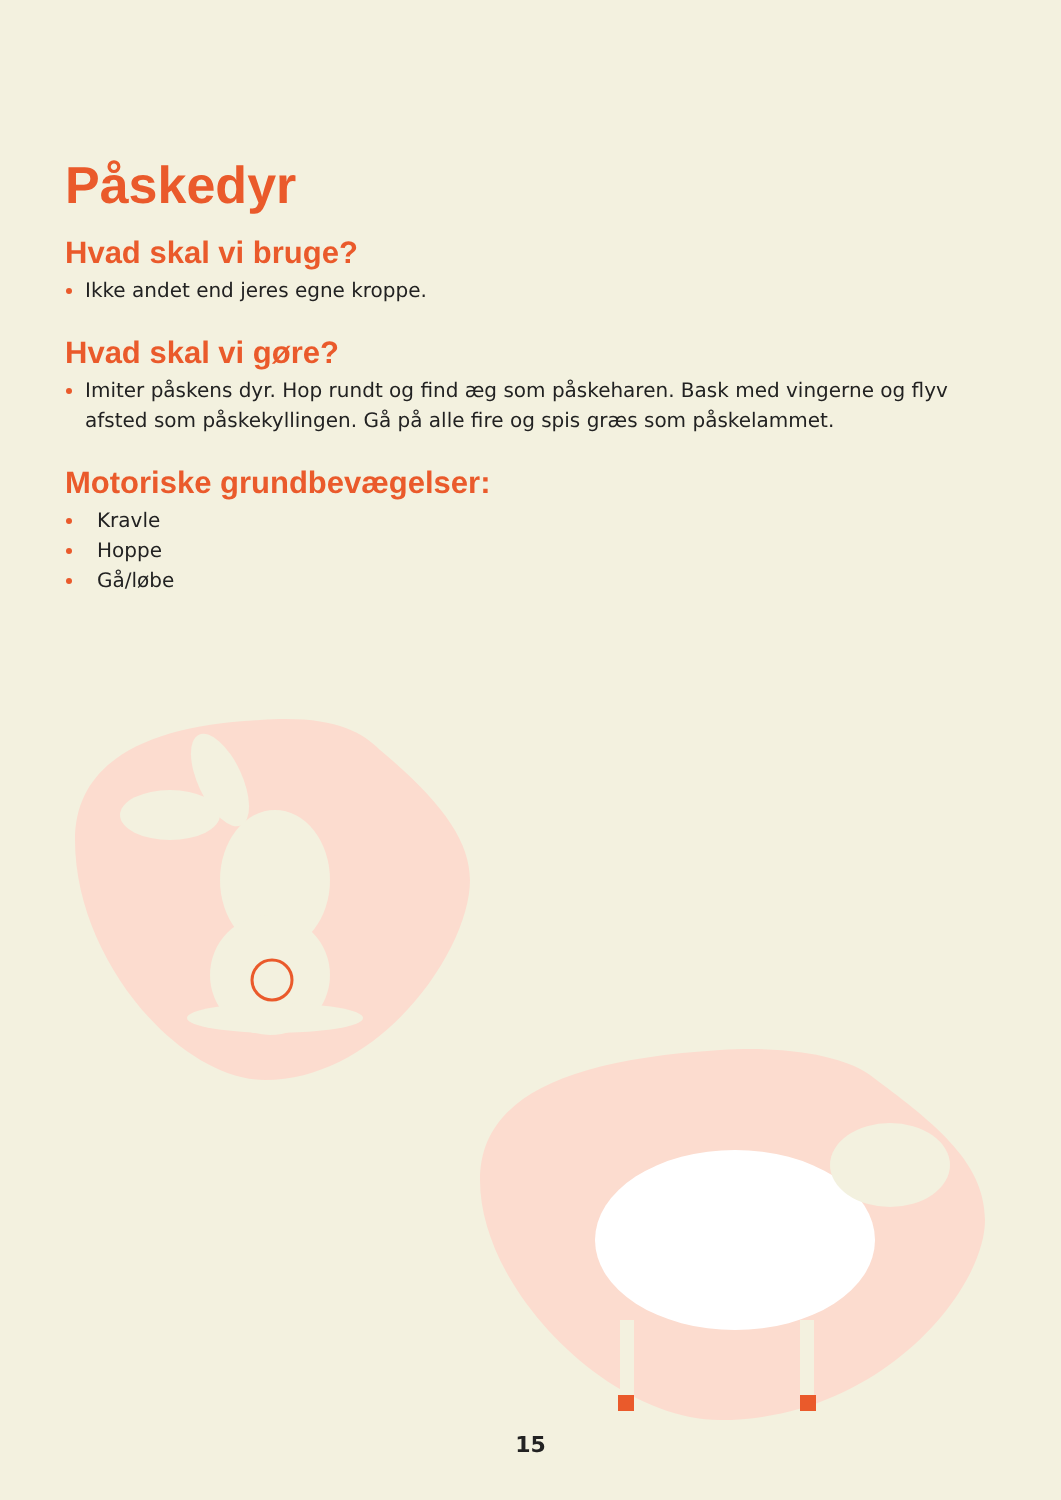Påskedyr
Hvad skal vi bruge?
Ikke andet end jeres egne kroppe.
Hvad skal vi gøre?
Imiter påskens dyr. Hop rundt og find æg som påskeharen. Bask med vingerne og flyv afsted som påskekyllingen. Gå på alle fire og spis græs som påskelammet.
Motoriske grundbevægelser:
Kravle
Hoppe
Gå/løbe
15